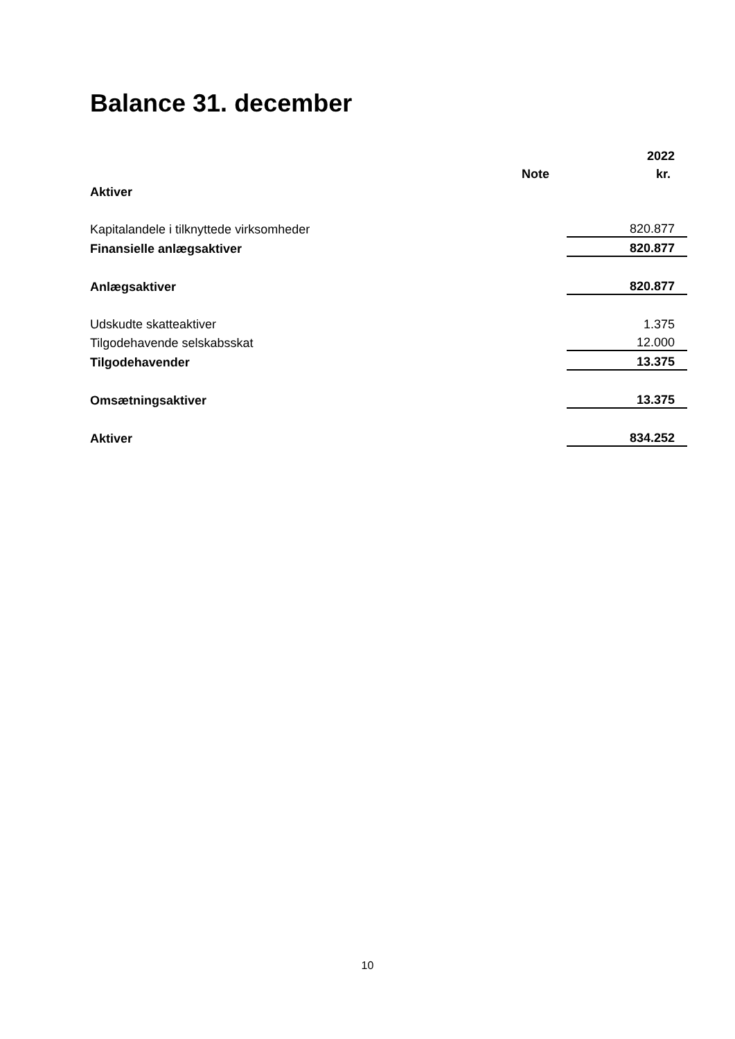Balance 31. december
| | | 2022 |
| --- | --- | --- |
| | Note | kr. |
| Aktiver | | |
| Kapitalandele i tilknyttede virksomheder | | 820.877 |
| Finansielle anlægsaktiver | | 820.877 |
| Anlægsaktiver | | 820.877 |
| Udskudte skatteaktiver | | 1.375 |
| Tilgodehavende selskabsskat | | 12.000 |
| Tilgodehavender | | 13.375 |
| Omsætningsaktiver | | 13.375 |
| Aktiver | | 834.252 |
10